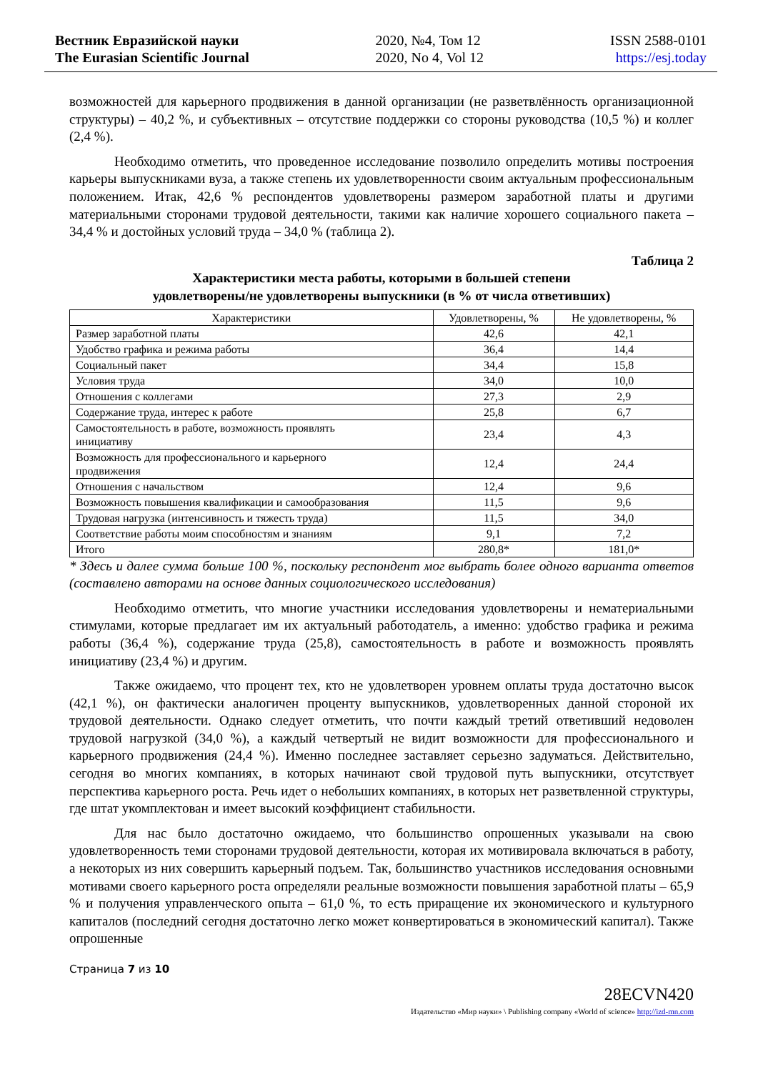Вестник Евразийской науки
The Eurasian Scientific Journal
2020, №4, Том 12
2020, No 4, Vol 12
ISSN 2588-0101
https://esj.today
возможностей для карьерного продвижения в данной организации (не разветвлённость организационной структуры) – 40,2 %, и субъективных – отсутствие поддержки со стороны руководства (10,5 %) и коллег (2,4 %).
Необходимо отметить, что проведенное исследование позволило определить мотивы построения карьеры выпускниками вуза, а также степень их удовлетворенности своим актуальным профессиональным положением. Итак, 42,6 % респондентов удовлетворены размером заработной платы и другими материальными сторонами трудовой деятельности, такими как наличие хорошего социального пакета – 34,4 % и достойных условий труда – 34,0 % (таблица 2).
Таблица 2
Характеристики места работы, которыми в большей степени
удовлетворены/не удовлетворены выпускники (в % от числа ответивших)
| Характеристики | Удовлетворены, % | Не удовлетворены, % |
| --- | --- | --- |
| Размер заработной платы | 42,6 | 42,1 |
| Удобство графика и режима работы | 36,4 | 14,4 |
| Социальный пакет | 34,4 | 15,8 |
| Условия труда | 34,0 | 10,0 |
| Отношения с коллегами | 27,3 | 2,9 |
| Содержание труда, интерес к работе | 25,8 | 6,7 |
| Самостоятельность в работе, возможность проявлять инициативу | 23,4 | 4,3 |
| Возможность для профессионального и карьерного продвижения | 12,4 | 24,4 |
| Отношения с начальством | 12,4 | 9,6 |
| Возможность повышения квалификации и самообразования | 11,5 | 9,6 |
| Трудовая нагрузка (интенсивность и тяжесть труда) | 11,5 | 34,0 |
| Соответствие работы моим способностям и знаниям | 9,1 | 7,2 |
| Итого | 280,8* | 181,0* |
* Здесь и далее сумма больше 100 %, поскольку респондент мог выбрать более одного варианта ответов (составлено авторами на основе данных социологического исследования)
Необходимо отметить, что многие участники исследования удовлетворены и нематериальными стимулами, которые предлагает им их актуальный работодатель, а именно: удобство графика и режима работы (36,4 %), содержание труда (25,8), самостоятельность в работе и возможность проявлять инициативу (23,4 %) и другим.
Также ожидаемо, что процент тех, кто не удовлетворен уровнем оплаты труда достаточно высок (42,1 %), он фактически аналогичен проценту выпускников, удовлетворенных данной стороной их трудовой деятельности. Однако следует отметить, что почти каждый третий ответивший недоволен трудовой нагрузкой (34,0 %), а каждый четвертый не видит возможности для профессионального и карьерного продвижения (24,4 %). Именно последнее заставляет серьезно задуматься. Действительно, сегодня во многих компаниях, в которых начинают свой трудовой путь выпускники, отсутствует перспектива карьерного роста. Речь идет о небольших компаниях, в которых нет разветвленной структуры, где штат укомплектован и имеет высокий коэффициент стабильности.
Для нас было достаточно ожидаемо, что большинство опрошенных указывали на свою удовлетворенность теми сторонами трудовой деятельности, которая их мотивировала включаться в работу, а некоторых из них совершить карьерный подъем. Так, большинство участников исследования основными мотивами своего карьерного роста определяли реальные возможности повышения заработной платы – 65,9 % и получения управленческого опыта – 61,0 %, то есть приращение их экономического и культурного капиталов (последний сегодня достаточно легко может конвертироваться в экономический капитал). Также опрошенные
Страница 7 из 10
28ECVN420
Издательство «Мир науки» \ Publishing company «World of science» http://izd-mn.com